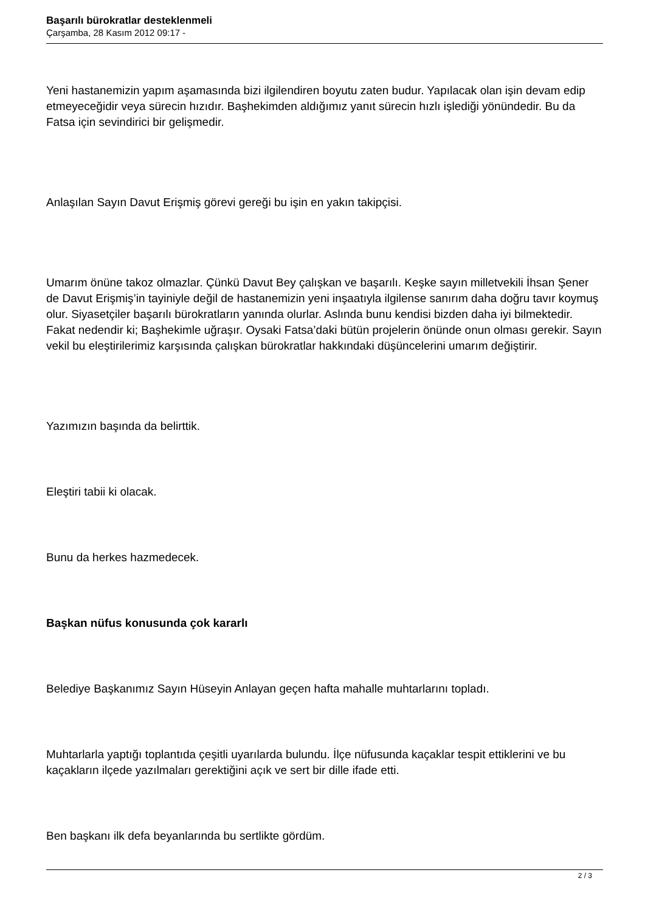Başarılı bürokratlar desteklenmeli
Çarşamba, 28 Kasım 2012 09:17 -
Yeni hastanemizin yapım aşamasında bizi ilgilendiren boyutu zaten budur. Yapılacak olan işin devam edip etmeyeceğidir veya sürecin hızıdır. Başhekimden aldığımız yanıt sürecin hızlı işlediği yönündedir. Bu da Fatsa için sevindirici bir gelişmedir.
Anlaşılan Sayın Davut Erişmiş görevi gereği bu işin en yakın takipçisi.
Umarım önüne takoz olmazlar. Çünkü Davut Bey çalışkan ve başarılı. Keşke sayın milletvekili İhsan Şener de Davut Erişmiş’in tayiniyle değil de hastanemizin yeni inşaatıyla ilgilense sanırım daha doğru tavır koymuş olur. Siyasetçiler başarılı bürokratların yanında olurlar. Aslında bunu kendisi bizden daha iyi bilmektedir. Fakat nedendir ki; Başhekimle uğraşır. Oysaki Fatsa’daki bütün projelerin önünde onun olması gerekir. Sayın vekil bu eleştirilerimiz karşısında çalışkan bürokratlar hakkındaki düşüncelerini umarım değiştirir.
Yazımızın başında da belirttik.
Eleştiri tabii ki olacak.
Bunu da herkes hazmedecek.
Başkan nüfus konusunda çok kararlı
Belediye Başkanımız Sayın Hüseyin Anlayan geçen hafta mahalle muhtarlarını topladı.
Muhtarlarla yaptığı toplantıda çeşitli uyarılarda bulundu. İlçe nüfusunda kaçaklar tespit ettiklerini ve bu kaçakların ilçede yazılmaları gerektiğini açık ve sert bir dille ifade etti.
Ben başkanı ilk defa beyanlarında bu sertlikte gördüm.
2 / 3